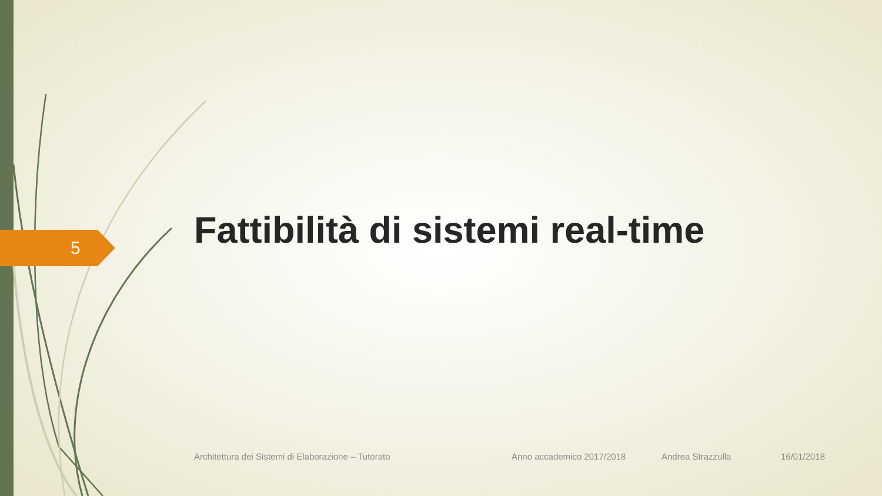5
Fattibilità di sistemi real-time
Architettura dei Sistemi di Elaborazione – Tutorato Anno accademico 2017/2018 Andrea Strazzulla 16/01/2018